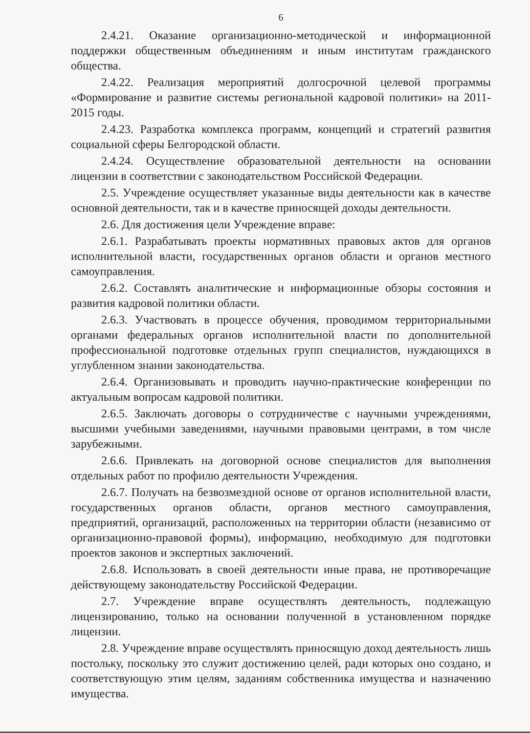6
2.4.21. Оказание организационно-методической и информационной поддержки общественным объединениям и иным институтам гражданского общества.
2.4.22. Реализация мероприятий долгосрочной целевой программы «Формирование и развитие системы региональной кадровой политики» на 2011-2015 годы.
2.4.23. Разработка комплекса программ, концепций и стратегий развития социальной сферы Белгородской области.
2.4.24. Осуществление образовательной деятельности на основании лицензии в соответствии с законодательством Российской Федерации.
2.5. Учреждение осуществляет указанные виды деятельности как в качестве основной деятельности, так и в качестве приносящей доходы деятельности.
2.6. Для достижения цели Учреждение вправе:
2.6.1. Разрабатывать проекты нормативных правовых актов для органов исполнительной власти, государственных органов области и органов местного самоуправления.
2.6.2. Составлять аналитические и информационные обзоры состояния и развития кадровой политики области.
2.6.3. Участвовать в процессе обучения, проводимом территориальными органами федеральных органов исполнительной власти по дополнительной профессиональной подготовке отдельных групп специалистов, нуждающихся в углубленном знании законодательства.
2.6.4. Организовывать и проводить научно-практические конференции по актуальным вопросам кадровой политики.
2.6.5. Заключать договоры о сотрудничестве с научными учреждениями, высшими учебными заведениями, научными правовыми центрами, в том числе зарубежными.
2.6.6. Привлекать на договорной основе специалистов для выполнения отдельных работ по профилю деятельности Учреждения.
2.6.7. Получать на безвозмездной основе от органов исполнительной власти, государственных органов области, органов местного самоуправления, предприятий, организаций, расположенных на территории области (независимо от организационно-правовой формы), информацию, необходимую для подготовки проектов законов и экспертных заключений.
2.6.8. Использовать в своей деятельности иные права, не противоречащие действующему законодательству Российской Федерации.
2.7. Учреждение вправе осуществлять деятельность, подлежащую лицензированию, только на основании полученной в установленном порядке лицензии.
2.8. Учреждение вправе осуществлять приносящую доход деятельность лишь постольку, поскольку это служит достижению целей, ради которых оно создано, и соответствующую этим целям, заданиям собственника имущества и назначению имущества.